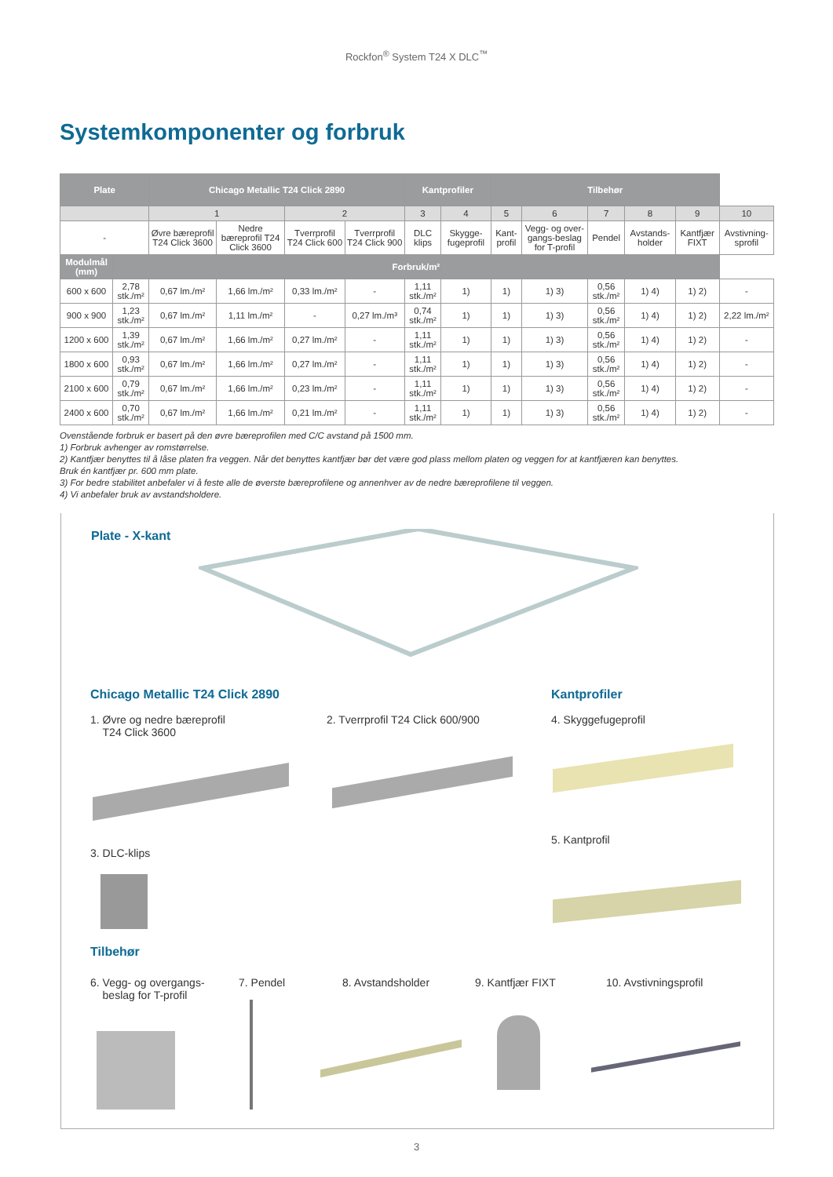Rockfon<sup>®</sup> System T24 X DLC<sup>™</sup>
Systemkomponenter og forbruk
| Plate | | Chicago Metallic T24 Click 2890 | | | | Kantprofiler | | Tilbehør | | | | | |
| --- | --- | --- | --- | --- | --- | --- | --- | --- | --- | --- | --- | --- | --- |
| | | 1 | | 2 | | 3 | 4 | 5 | 6 | 7 | 8 | 9 | 10 |
| - | | Øvre bæreprofil T24 Click 3600 | Nedre bæreprofil T24 Click 3600 | Tverrprofil T24 Click 600 | Tverrprofil T24 Click 900 | DLC klips | Skygge-fugeprofil | Kant-profil | Vegg- og over-gangs-beslag for T-profil | Pendel | Avstands-holder | Kantfjær FIXT | Avstivning-sprofil |
| Modulmål (mm) | Forbruk/m² | | | | | | | | | | | | |
| 600 x 600 | 2,78 stk./m² | 0,67 lm./m² | 1,66 lm./m² | 0,33 lm./m² | - | 1,11 stk./m² | 1) | 1) | 1) 3) | 0,56 stk./m² | 1) 4) | 1) 2) | - |
| 900 x 900 | 1,23 stk./m² | 0,67 lm./m² | 1,11 lm./m² | - | 0,27 lm./m³ | 0,74 stk./m² | 1) | 1) | 1) 3) | 0,56 stk./m² | 1) 4) | 1) 2) | 2,22 lm./m² |
| 1200 x 600 | 1,39 stk./m² | 0,67 lm./m² | 1,66 lm./m² | 0,27 lm./m² | - | 1,11 stk./m² | 1) | 1) | 1) 3) | 0,56 stk./m² | 1) 4) | 1) 2) | - |
| 1800 x 600 | 0,93 stk./m² | 0,67 lm./m² | 1,66 lm./m² | 0,27 lm./m² | - | 1,11 stk./m² | 1) | 1) | 1) 3) | 0,56 stk./m² | 1) 4) | 1) 2) | - |
| 2100 x 600 | 0,79 stk./m² | 0,67 lm./m² | 1,66 lm./m² | 0,23 lm./m² | - | 1,11 stk./m² | 1) | 1) | 1) 3) | 0,56 stk./m² | 1) 4) | 1) 2) | - |
| 2400 x 600 | 0,70 stk./m² | 0,67 lm./m² | 1,66 lm./m² | 0,21 lm./m² | - | 1,11 stk./m² | 1) | 1) | 1) 3) | 0,56 stk./m² | 1) 4) | 1) 2) | - |
Ovenstående forbruk er basert på den øvre bæreprofilen med C/C avstand på 1500 mm.
1) Forbruk avhenger av romstørrelse.
2) Kantfjær benyttes til å låse platen fra veggen. Når det benyttes kantfjær bør det være god plass mellom platen og veggen for at kantfjæren kan benyttes.
Bruk én kantfjær pr. 600 mm plate.
3) For bedre stabilitet anbefaler vi å feste alle de øverste bæreprofilene og annenhver av de nedre bæreprofilene til veggen.
4) Vi anbefaler bruk av avstandsholdere.
Plate - X-kant
Chicago Metallic T24 Click 2890
Kantprofiler
1. Øvre og nedre bæreprofil
T24 Click 3600
2. Tverrprofil T24 Click 600/900
4. Skyggefugeprofil
3. DLC-klips
5. Kantprofil
Tilbehør
6. Vegg- og overgangs-
beslag for T-profil
7. Pendel 8. Avstandsholder 9. Kantfjær FIXT 10. Avstivningsprofil
3